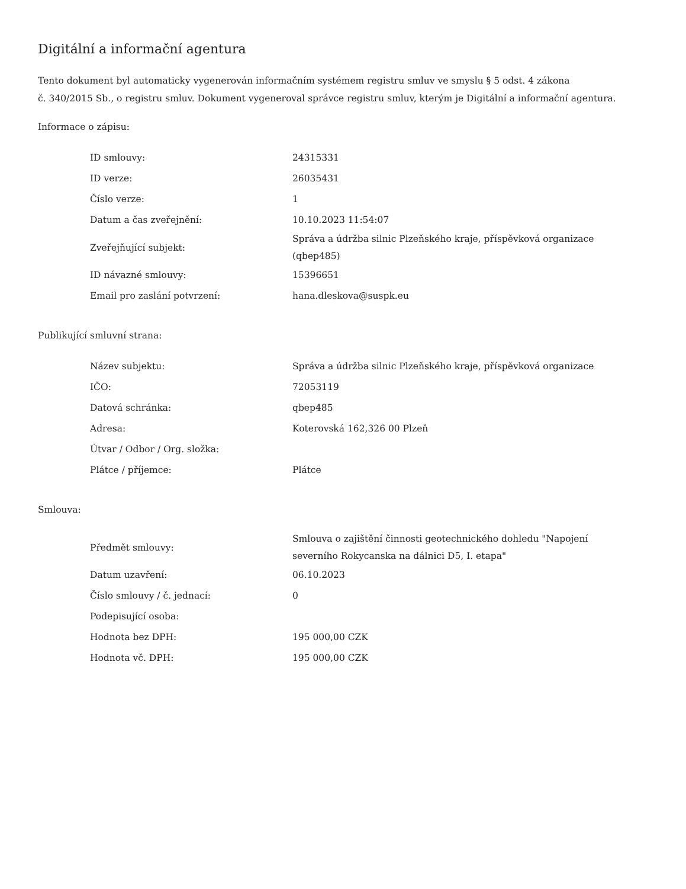Digitální a informační agentura
Tento dokument byl automaticky vygenerován informačním systémem registru smluv ve smyslu § 5 odst. 4 zákona
č. 340/2015 Sb., o registru smluv. Dokument vygeneroval správce registru smluv, kterým je Digitální a informační agentura.
Informace o zápisu:
| ID smlouvy: | 24315331 |
| ID verze: | 26035431 |
| Číslo verze: | 1 |
| Datum a čas zveřejnění: | 10.10.2023 11:54:07 |
| Zveřejňující subjekt: | Správa a údržba silnic Plzeňského kraje, příspěvková organizace (qbep485) |
| ID návazné smlouvy: | 15396651 |
| Email pro zaslání potvrzení: | hana.dleskova@suspk.eu |
Publikující smluvní strana:
| Název subjektu: | Správa a údržba silnic Plzeňského kraje, příspěvková organizace |
| IČO: | 72053119 |
| Datová schránka: | qbep485 |
| Adresa: | Koterovská 162,326 00 Plzeň |
| Útvar / Odbor / Org. složka: | |
| Plátce / příjemce: | Plátce |
Smlouva:
| Předmět smlouvy: | Smlouva o zajištění činnosti geotechnického dohledu "Napojení severního Rokycanska na dálnici D5, I. etapa" |
| Datum uzavření: | 06.10.2023 |
| Číslo smlouvy / č. jednací: | 0 |
| Podepisující osoba: | |
| Hodnota bez DPH: | 195 000,00 CZK |
| Hodnota vč. DPH: | 195 000,00 CZK |